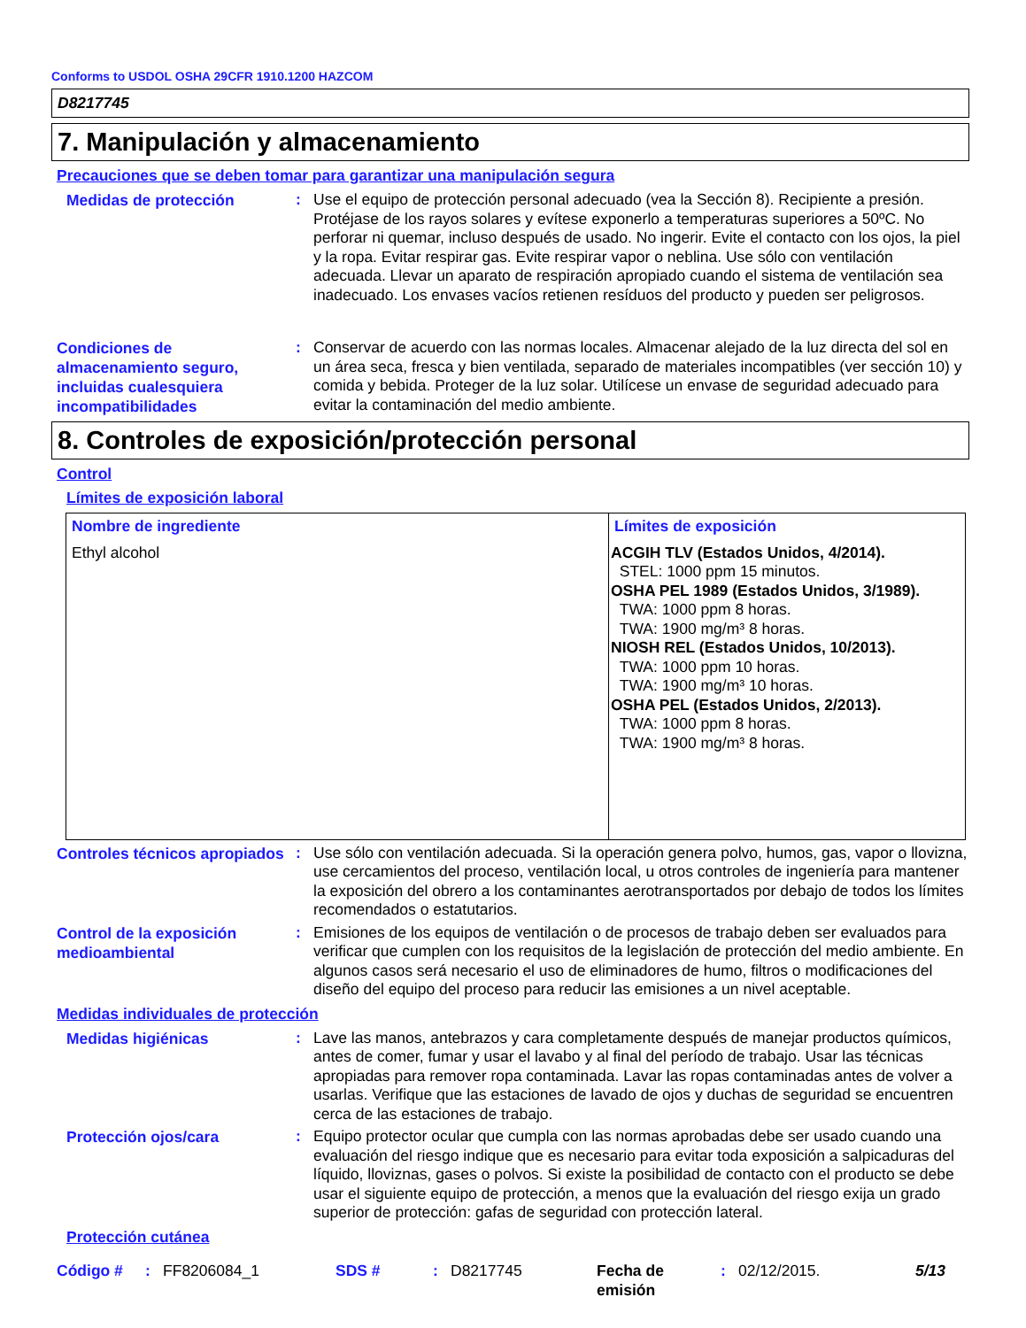Conforms to USDOL OSHA 29CFR 1910.1200 HAZCOM
D8217745
7. Manipulación y almacenamiento
Precauciones que se deben tomar para garantizar una manipulación segura
Medidas de protección
:
Use el equipo de protección personal adecuado (vea la Sección 8). Recipiente a presión. Protéjase de los rayos solares y evítese exponerlo a temperaturas superiores a 50ºC. No perforar ni quemar, incluso después de usado. No ingerir. Evite el contacto con los ojos, la piel y la ropa. Evitar respirar gas. Evite respirar vapor o neblina. Use sólo con ventilación adecuada. Llevar un aparato de respiración apropiado cuando el sistema de ventilación sea inadecuado. Los envases vacíos retienen resíduos del producto y pueden ser peligrosos.
Condiciones de almacenamiento seguro, incluidas cualesquiera incompatibilidades
:
Conservar de acuerdo con las normas locales. Almacenar alejado de la luz directa del sol en un área seca, fresca y bien ventilada, separado de materiales incompatibles (ver sección 10) y comida y bebida. Proteger de la luz solar. Utilícese un envase de seguridad adecuado para evitar la contaminación del medio ambiente.
8. Controles de exposición/protección personal
Control
Límites de exposición laboral
| Nombre de ingrediente | Límites de exposición |
| --- | --- |
| Ethyl alcohol | ACGIH TLV (Estados Unidos, 4/2014). STEL: 1000 ppm 15 minutos. OSHA PEL 1989 (Estados Unidos, 3/1989). TWA: 1000 ppm 8 horas. TWA: 1900 mg/m³ 8 horas. NIOSH REL (Estados Unidos, 10/2013). TWA: 1000 ppm 10 horas. TWA: 1900 mg/m³ 10 horas. OSHA PEL (Estados Unidos, 2/2013). TWA: 1000 ppm 8 horas. TWA: 1900 mg/m³ 8 horas. |
Controles técnicos apropiados
:
Use sólo con ventilación adecuada. Si la operación genera polvo, humos, gas, vapor o llovizna, use cercamientos del proceso, ventilación local, u otros controles de ingeniería para mantener la exposición del obrero a los contaminantes aerotransportados por debajo de todos los límites recomendados o estatutarios.
Control de la exposición medioambiental
:
Emisiones de los equipos de ventilación o de procesos de trabajo deben ser evaluados para verificar que cumplen con los requisitos de la legislación de protección del medio ambiente. En algunos casos será necesario el uso de eliminadores de humo, filtros o modificaciones del diseño del equipo del proceso para reducir las emisiones a un nivel aceptable.
Medidas individuales de protección
Medidas higiénicas
:
Lave las manos, antebrazos y cara completamente después de manejar productos químicos, antes de comer, fumar y usar el lavabo y al final del período de trabajo. Usar las técnicas apropiadas para remover ropa contaminada. Lavar las ropas contaminadas antes de volver a usarlas. Verifique que las estaciones de lavado de ojos y duchas de seguridad se encuentren cerca de las estaciones de trabajo.
Protección ojos/cara
:
Equipo protector ocular que cumpla con las normas aprobadas debe ser usado cuando una evaluación del riesgo indique que es necesario para evitar toda exposición a salpicaduras del líquido, lloviznas, gases o polvos. Si existe la posibilidad de contacto con el producto se debe usar el siguiente equipo de protección, a menos que la evaluación del riesgo exija un grado superior de protección: gafas de seguridad con protección lateral.
Protección cutánea
Código # : FF8206084_1 SDS # : D8217745 Fecha de emisión
: 02/12/2015. 5/13